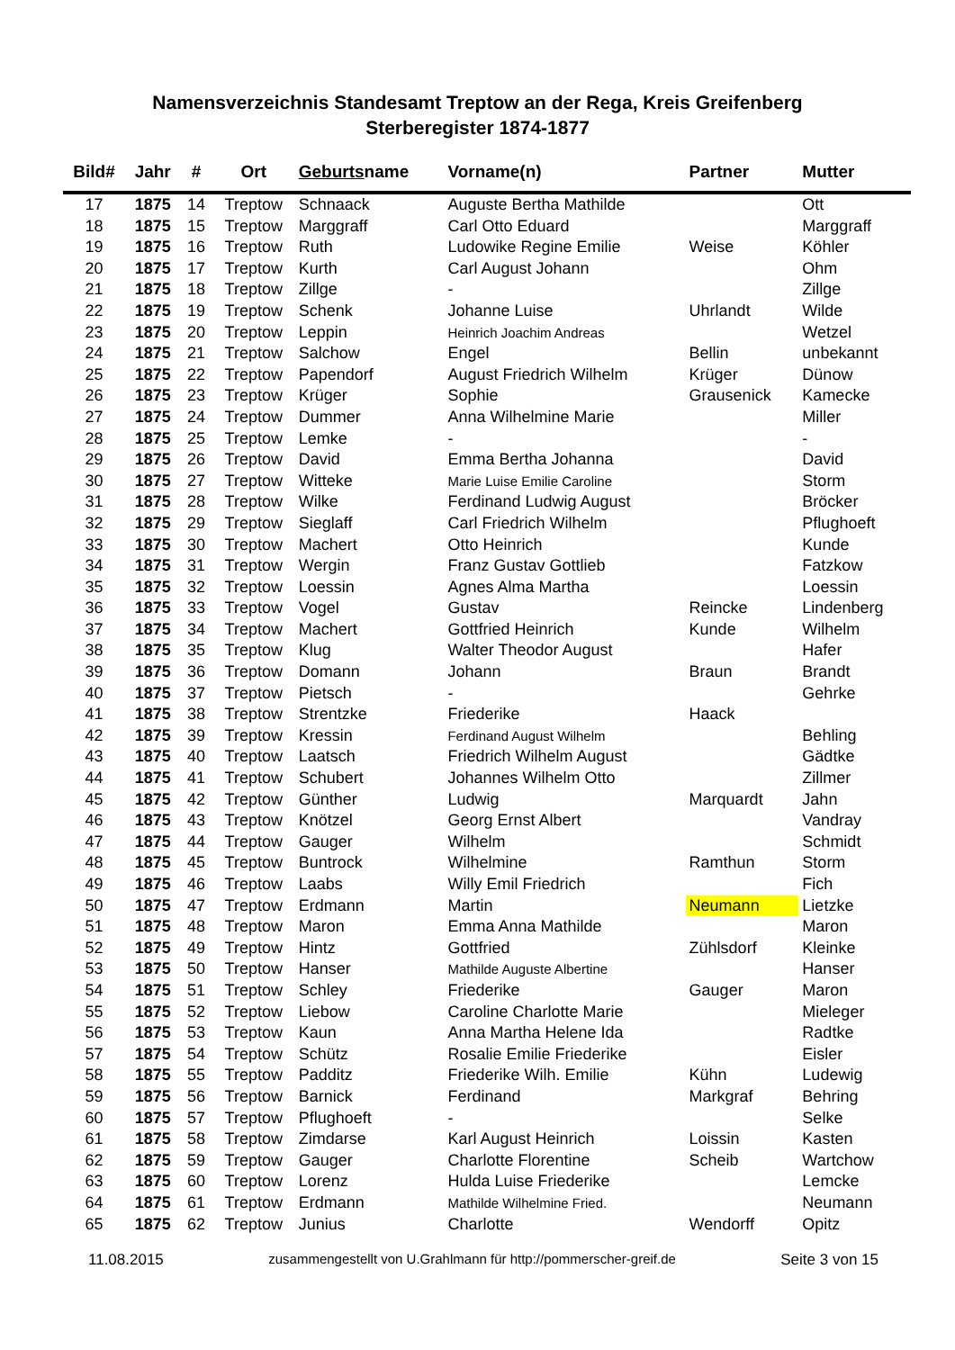Namensverzeichnis Standesamt Treptow an der Rega, Kreis Greifenberg
Sterberegister 1874-1877
| Bild# | Jahr | # | Ort | Geburts name | Vorname(n) | Partner | Mutter |
| --- | --- | --- | --- | --- | --- | --- | --- |
| 17 | 1875 | 14 | Treptow | Schnaack | Auguste Bertha Mathilde | | Ott |
| 18 | 1875 | 15 | Treptow | Marggraff | Carl Otto Eduard | | Marggraff |
| 19 | 1875 | 16 | Treptow | Ruth | Ludowike Regine Emilie | Weise | Köhler |
| 20 | 1875 | 17 | Treptow | Kurth | Carl August Johann | | Ohm |
| 21 | 1875 | 18 | Treptow | Zillge | - | | Zillge |
| 22 | 1875 | 19 | Treptow | Schenk | Johanne Luise | Uhrlandt | Wilde |
| 23 | 1875 | 20 | Treptow | Leppin | Heinrich Joachim Andreas | | Wetzel |
| 24 | 1875 | 21 | Treptow | Salchow | Engel | Bellin | unbekannt |
| 25 | 1875 | 22 | Treptow | Papendorf | August Friedrich Wilhelm | Krüger | Dünow |
| 26 | 1875 | 23 | Treptow | Krüger | Sophie | Grausenick | Kamecke |
| 27 | 1875 | 24 | Treptow | Dummer | Anna Wilhelmine Marie | | Miller |
| 28 | 1875 | 25 | Treptow | Lemke | - | | - |
| 29 | 1875 | 26 | Treptow | David | Emma Bertha Johanna | | David |
| 30 | 1875 | 27 | Treptow | Witteke | Marie Luise Emilie Caroline | | Storm |
| 31 | 1875 | 28 | Treptow | Wilke | Ferdinand Ludwig August | | Bröcker |
| 32 | 1875 | 29 | Treptow | Sieglaff | Carl Friedrich Wilhelm | | Pflughoeft |
| 33 | 1875 | 30 | Treptow | Machert | Otto Heinrich | | Kunde |
| 34 | 1875 | 31 | Treptow | Wergin | Franz Gustav Gottlieb | | Fatzkow |
| 35 | 1875 | 32 | Treptow | Loessin | Agnes Alma Martha | | Loessin |
| 36 | 1875 | 33 | Treptow | Vogel | Gustav | Reincke | Lindenberg |
| 37 | 1875 | 34 | Treptow | Machert | Gottfried Heinrich | Kunde | Wilhelm |
| 38 | 1875 | 35 | Treptow | Klug | Walter Theodor August | | Hafer |
| 39 | 1875 | 36 | Treptow | Domann | Johann | Braun | Brandt |
| 40 | 1875 | 37 | Treptow | Pietsch | - | | Gehrke |
| 41 | 1875 | 38 | Treptow | Strentzke | Friederike | Haack | |
| 42 | 1875 | 39 | Treptow | Kressin | Ferdinand August Wilhelm | | Behling |
| 43 | 1875 | 40 | Treptow | Laatsch | Friedrich Wilhelm August | | Gädtke |
| 44 | 1875 | 41 | Treptow | Schubert | Johannes Wilhelm Otto | | Zillmer |
| 45 | 1875 | 42 | Treptow | Günther | Ludwig | Marquardt | Jahn |
| 46 | 1875 | 43 | Treptow | Knötzel | Georg Ernst Albert | | Vandray |
| 47 | 1875 | 44 | Treptow | Gauger | Wilhelm | | Schmidt |
| 48 | 1875 | 45 | Treptow | Buntrock | Wilhelmine | Ramthun | Storm |
| 49 | 1875 | 46 | Treptow | Laabs | Willy Emil Friedrich | | Fich |
| 50 | 1875 | 47 | Treptow | Erdmann | Martin | Neumann | Lietzke |
| 51 | 1875 | 48 | Treptow | Maron | Emma Anna Mathilde | | Maron |
| 52 | 1875 | 49 | Treptow | Hintz | Gottfried | Zühlsdorf | Kleinke |
| 53 | 1875 | 50 | Treptow | Hanser | Mathilde Auguste Albertine | | Hanser |
| 54 | 1875 | 51 | Treptow | Schley | Friederike | Gauger | Maron |
| 55 | 1875 | 52 | Treptow | Liebow | Caroline Charlotte Marie | | Mieleger |
| 56 | 1875 | 53 | Treptow | Kaun | Anna Martha Helene Ida | | Radtke |
| 57 | 1875 | 54 | Treptow | Schütz | Rosalie Emilie Friederike | | Eisler |
| 58 | 1875 | 55 | Treptow | Padditz | Friederike Wilh. Emilie | Kühn | Ludewig |
| 59 | 1875 | 56 | Treptow | Barnick | Ferdinand | Markgraf | Behring |
| 60 | 1875 | 57 | Treptow | Pflughoeft | - | | Selke |
| 61 | 1875 | 58 | Treptow | Zimdarse | Karl August Heinrich | Loissin | Kasten |
| 62 | 1875 | 59 | Treptow | Gauger | Charlotte Florentine | Scheib | Wartchow |
| 63 | 1875 | 60 | Treptow | Lorenz | Hulda Luise Friederike | | Lemcke |
| 64 | 1875 | 61 | Treptow | Erdmann | Mathilde Wilhelmine Fried. | | Neumann |
| 65 | 1875 | 62 | Treptow | Junius | Charlotte | Wendorff | Opitz |
11.08.2015 zusammengestellt von U.Grahlmann für http://pommerscher-greif.de Seite 3 von 15